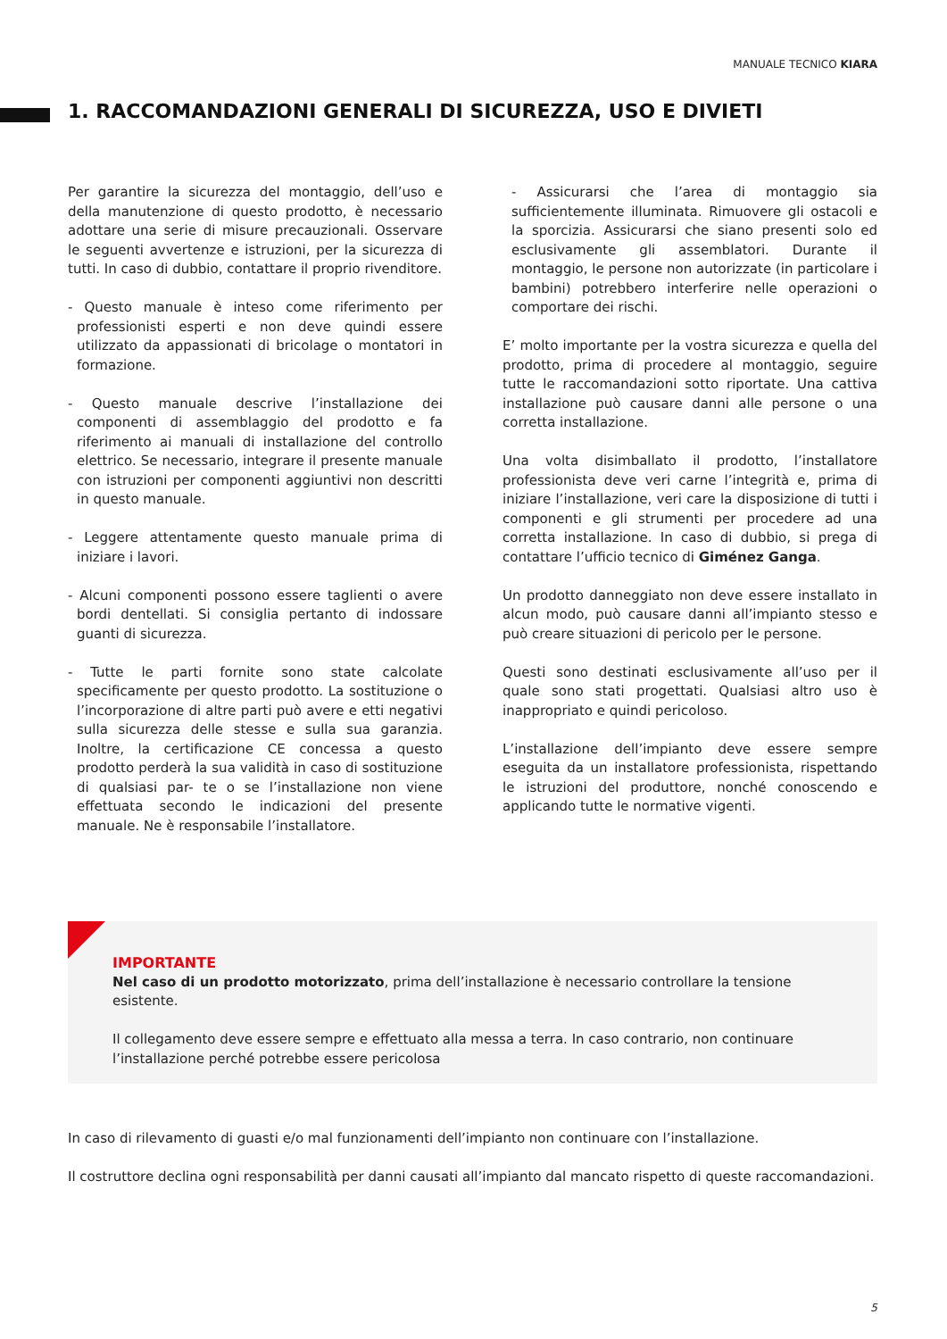MANUALE TECNICO KIARA
1. RACCOMANDAZIONI GENERALI DI SICUREZZA, USO E DIVIETI
Per garantire la sicurezza del montaggio, dell’uso e della manutenzione di questo prodotto, è necessario adottare una serie di misure precauzionali. Osservare le seguenti avvertenze e istruzioni, per la sicurezza di tutti. In caso di dubbio, contattare il proprio rivenditore.
- Questo manuale è inteso come riferimento per professionisti esperti e non deve quindi essere utilizzato da appassionati di bricolage o montatori in formazione.
- Questo manuale descrive l’installazione dei componenti di assemblaggio del prodotto e fa riferimento ai manuali di installazione del controllo elettrico. Se necessario, integrare il presente manuale con istruzioni per componenti aggiuntivi non descritti in questo manuale.
- Leggere attentamente questo manuale prima di iniziare i lavori.
- Alcuni componenti possono essere taglienti o avere bordi dentellati. Si consiglia pertanto di indossare guanti di sicurezza.
- Tutte le parti fornite sono state calcolate specificamente per questo prodotto. La sostituzione o l’incorporazione di altre parti può avere e etti negativi sulla sicurezza delle stesse e sulla sua garanzia. Inoltre, la certificazione CE concessa a questo prodotto perderà la sua validità in caso di sostituzione di qualsiasi par- te o se l’installazione non viene effettuata secondo le indicazioni del presente manuale. Ne è responsabile l’installatore.
- Assicurarsi che l’area di montaggio sia sufficientemente illuminata. Rimuovere gli ostacoli e la sporcizia. Assicurarsi che siano presenti solo ed esclusivamente gli assemblatori. Durante il montaggio, le persone non autorizzate (in particolare i bambini) potrebbero interferire nelle operazioni o comportare dei rischi.
E’ molto importante per la vostra sicurezza e quella del prodotto, prima di procedere al montaggio, seguire tutte le raccomandazioni sotto riportate. Una cattiva installazione può causare danni alle persone o una corretta installazione.
Una volta disimballato il prodotto, l’installatore professionista deve veri carne l’integrità e, prima di iniziare l’installazione, veri care la disposizione di tutti i componenti e gli strumenti per procedere ad una corretta installazione. In caso di dubbio, si prega di contattare l’ufficio tecnico di Giménez Ganga.
Un prodotto danneggiato non deve essere installato in alcun modo, può causare danni all’impianto stesso e può creare situazioni di pericolo per le persone.
Questi sono destinati esclusivamente all’uso per il quale sono stati progettati. Qualsiasi altro uso è inappropriato e quindi pericoloso.
L’installazione dell’impianto deve essere sempre eseguita da un installatore professionista, rispettando le istruzioni del produttore, nonché conoscendo e applicando tutte le normative vigenti.
IMPORTANTE
Nel caso di un prodotto motorizzato, prima dell’installazione è necessario controllare la tensione esistente.
Il collegamento deve essere sempre e effettuato alla messa a terra. In caso contrario, non continuare l’installazione perché potrebbe essere pericolosa
In caso di rilevamento di guasti e/o mal funzionamenti dell’impianto non continuare con l’installazione.
Il costruttore declina ogni responsabilità per danni causati all’impianto dal mancato rispetto di queste raccomandazioni.
5